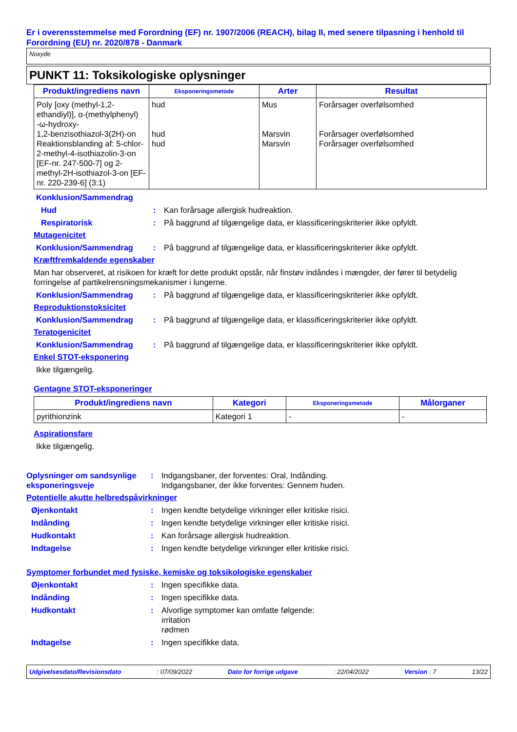Er i overensstemmelse med Forordning (EF) nr. 1907/2006 (REACH), bilag II, med senere tilpasning i henhold til Forordning (EU) nr. 2020/878 - Danmark
Noxyde
PUNKT 11: Toksikologiske oplysninger
| Produkt/ingrediens navn | Eksponeringsmetode | Arter | Resultat |
| --- | --- | --- | --- |
| Poly [oxy (methyl-1,2-ethandiyl)], α-(methylphenyl) -ω-hydroxy- 1,2-benzisothiazol-3(2H)-on Reaktionsblanding af: 5-chlor-2-methyl-4-isothiazolin-3-on [EF-nr. 247-500-7] og 2-methyl-2H-isothiazol-3-on [EF-nr. 220-239-6] (3:1) | hud hud hud | Mus Marsvin Marsvin | Forårsager overfølsomhed Forårsager overfølsomhed Forårsager overfølsomhed |
Konklusion/Sammendrag
Hud: Kan forårsage allergisk hudreaktion.
Respiratorisk: På baggrund af tilgængelige data, er klassificeringskriterier ikke opfyldt.
Mutagenicitet
Konklusion/Sammendrag: På baggrund af tilgængelige data, er klassificeringskriterier ikke opfyldt.
Kræftfremkaldende egenskaber
Man har observeret, at risikoen for kræft for dette produkt opstår, når finstøv indåndes i mængder, der fører til betydelig forringelse af partikelrensningsmekanismer i lungerne.
Konklusion/Sammendrag: På baggrund af tilgængelige data, er klassificeringskriterier ikke opfyldt.
Reproduktionstoksicitet
Konklusion/Sammendrag: På baggrund af tilgængelige data, er klassificeringskriterier ikke opfyldt.
Teratogenicitet
Konklusion/Sammendrag: På baggrund af tilgængelige data, er klassificeringskriterier ikke opfyldt.
Enkel STOT-eksponering
Ikke tilgængelig.
Gentagne STOT-eksponeringer
| Produkt/ingrediens navn | Kategori | Eksponeringsmetode | Målorganer |
| --- | --- | --- | --- |
| pyrithionzink | Kategori 1 | - | - |
Aspirationsfare
Ikke tilgængelig.
Oplysninger om sandsynlige eksponeringsveje: Indgangsbaner, der forventes: Oral, Indånding.
Indgangsbaner, der ikke forventes: Gennem huden.
Potentielle akutte helbredspåvirkninger
Øjenkontakt: Ingen kendte betydelige virkninger eller kritiske risici.
Indånding: Ingen kendte betydelige virkninger eller kritiske risici.
Hudkontakt: Kan forårsage allergisk hudreaktion.
Indtagelse: Ingen kendte betydelige virkninger eller kritiske risici.
Symptomer forbundet med fysiske, kemiske og toksikologiske egenskaber
Øjenkontakt: Ingen specifikke data.
Indånding: Ingen specifikke data.
Hudkontakt: Alvorlige symptomer kan omfatte følgende:
irritation
rødmen
Indtagelse: Ingen specifikke data.
Udgivelsesdato/Revisionsdato: 07/09/2022 Dato for forrige udgave: 22/04/2022 Version : 7 13/22